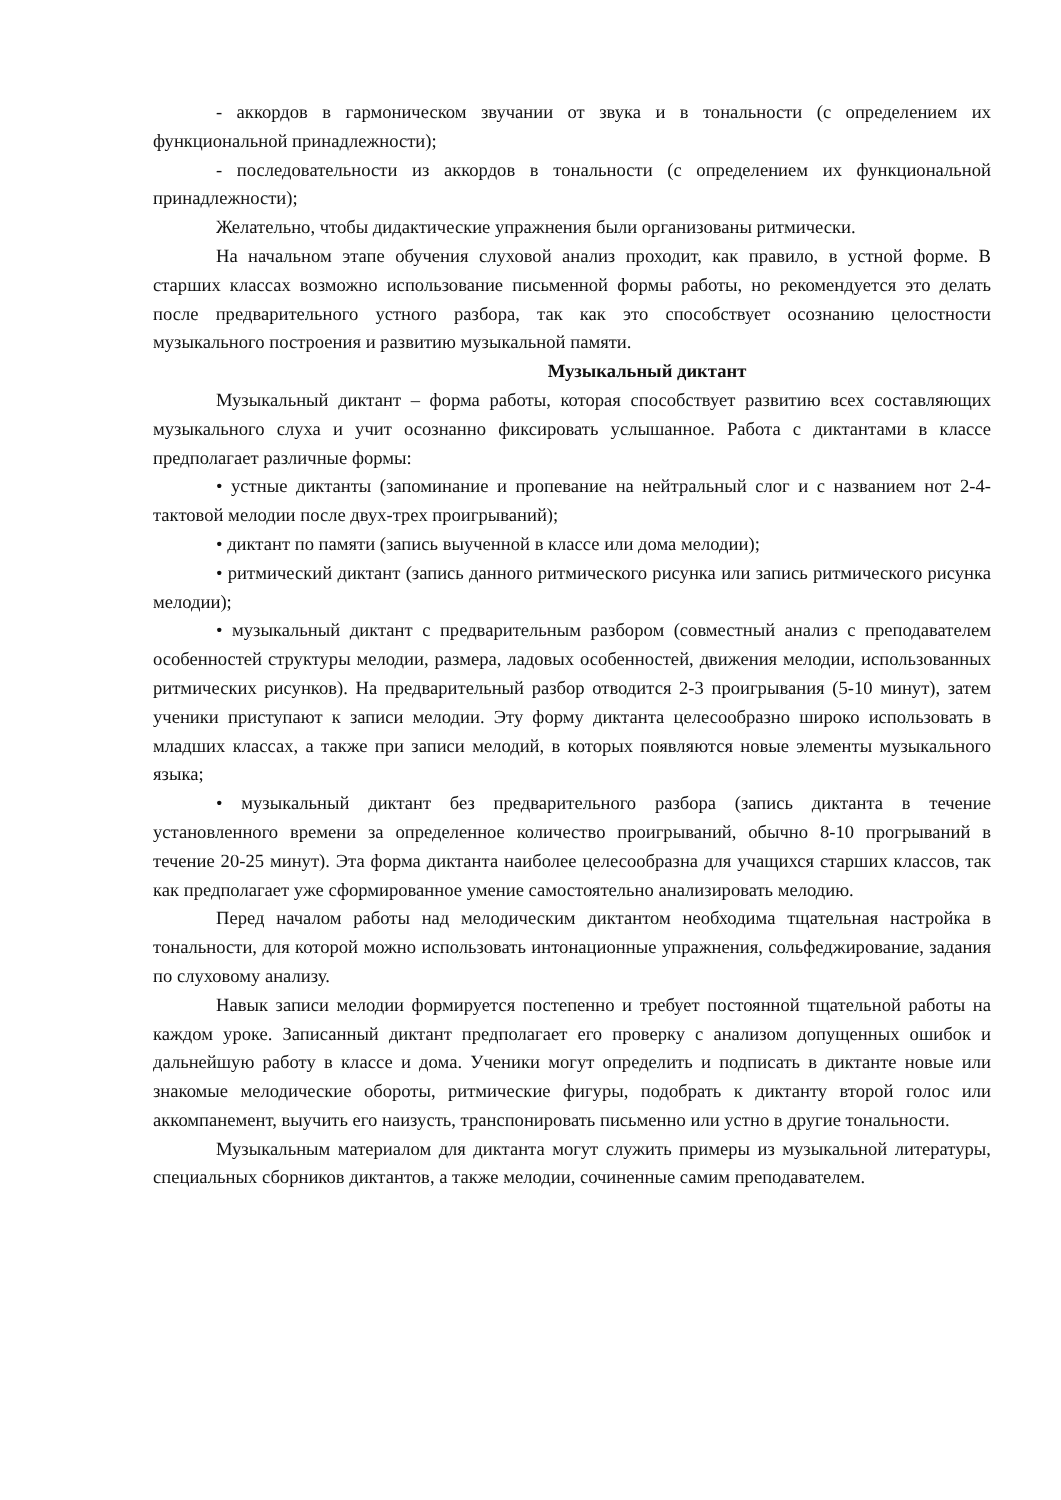- аккордов в гармоническом звучании от звука и в тональности (с определением их функциональной принадлежности);
- последовательности из аккордов в тональности (с определением их функциональной принадлежности);
Желательно, чтобы дидактические упражнения были организованы ритмически.
На начальном этапе обучения слуховой анализ проходит, как правило, в устной форме. В старших классах возможно использование письменной формы работы, но рекомендуется это делать после предварительного устного разбора, так как это способствует осознанию целостности музыкального построения и развитию музыкальной памяти.
Музыкальный диктант
Музыкальный диктант – форма работы, которая способствует развитию всех составляющих музыкального слуха и учит осознанно фиксировать услышанное. Работа с диктантами в классе предполагает различные формы:
• устные диктанты (запоминание и пропевание на нейтральный слог и с названием нот 2-4-тактовой мелодии после двух-трех проигрываний);
• диктант по памяти (запись выученной в классе или дома мелодии);
• ритмический диктант (запись данного ритмического рисунка или запись ритмического рисунка мелодии);
• музыкальный диктант с предварительным разбором (совместный анализ с преподавателем особенностей структуры мелодии, размера, ладовых особенностей, движения мелодии, использованных ритмических рисунков). На предварительный разбор отводится 2-3 проигрывания (5-10 минут), затем ученики приступают к записи мелодии. Эту форму диктанта целесообразно широко использовать в младших классах, а также при записи мелодий, в которых появляются новые элементы музыкального языка;
• музыкальный диктант без предварительного разбора (запись диктанта в течение установленного времени за определенное количество проигрываний, обычно 8-10 прогрываний в течение 20-25 минут). Эта форма диктанта наиболее целесообразна для учащихся старших классов, так как предполагает уже сформированное умение самостоятельно анализировать мелодию.
Перед началом работы над мелодическим диктантом необходима тщательная настройка в тональности, для которой можно использовать интонационные упражнения, сольфеджирование, задания по слуховому анализу.
Навык записи мелодии формируется постепенно и требует постоянной тщательной работы на каждом уроке. Записанный диктант предполагает его проверку с анализом допущенных ошибок и дальнейшую работу в классе и дома. Ученики могут определить и подписать в диктанте новые или знакомые мелодические обороты, ритмические фигуры, подобрать к диктанту второй голос или аккомпанемент, выучить его наизусть, транспонировать письменно или устно в другие тональности.
Музыкальным материалом для диктанта могут служить примеры из музыкальной литературы, специальных сборников диктантов, а также мелодии, сочиненные самим преподавателем.